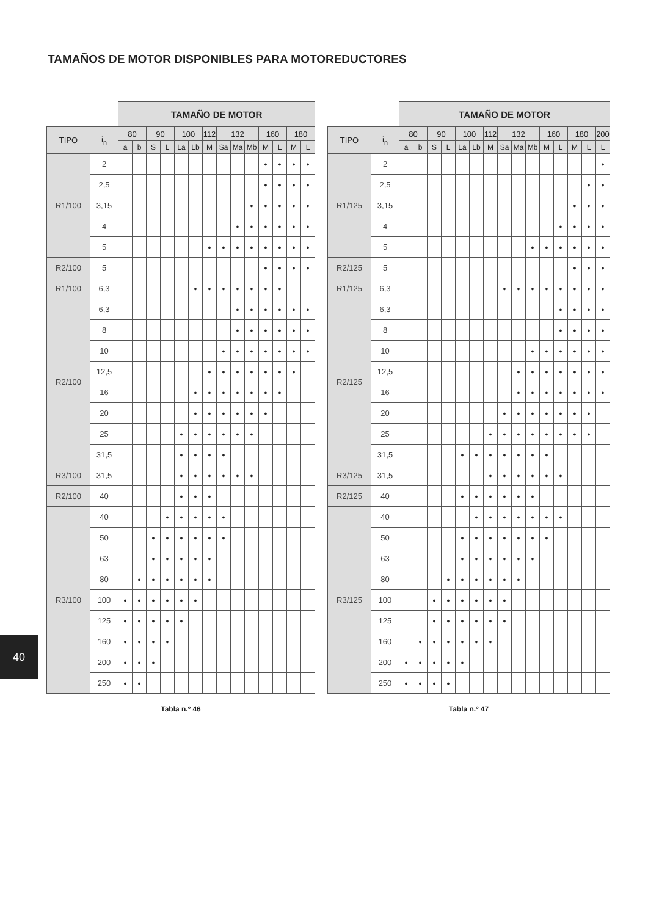TAMAÑOS DE MOTOR DISPONIBLES PARA MOTOREDUCTORES
| | | TAMAÑO DE MOTOR | | | | | | | | | | | | | |
| --- | --- | --- | --- | --- | --- | --- | --- | --- | --- | --- | --- | --- | --- | --- | --- |
| TIPO | i<sub>n</sub> | 80 | | 90 | | 100 | | 112 | 132 | | | 160 | | 180 | |
| | | a | b | S | L | La | Lb | M | Sa | Ma | Mb | M | L | M | L |
| R1/100 | 2 | | | | | | | | | | | • | • | • | • |
| | 2,5 | | | | | | | | | | | • | • | • | • |
| | 3,15 | | | | | | | | | | • | • | • | • | • |
| | 4 | | | | | | | | | • | • | • | • | • | • |
| | 5 | | | | | | | • | • | • | • | • | • | • | • |
| R2/100 | 5 | | | | | | | | | | | • | • | • | • |
| R1/100 | 6,3 | | | | | | • | • | • | • | • | • | • | | |
| R2/100 | 6,3 | | | | | | | | | • | • | • | • | • | • |
| | 8 | | | | | | | | | • | • | • | • | • | • |
| | 10 | | | | | | | | • | • | • | • | • | • | • |
| | 12,5 | | | | | | | • | • | • | • | • | • | • | |
| | 16 | | | | | | • | • | • | • | • | • | • | | |
| | 20 | | | | | | • | • | • | • | • | • | | | |
| | 25 | | | | | • | • | • | • | • | • | | | | |
| | 31,5 | | | | | • | • | • | • | | | | | | |
| R3/100 | 31,5 | | | | | • | • | • | • | • | • | | | | |
| R2/100 | 40 | | | | | • | • | • | | | | | | | |
| R3/100 | 40 | | | | • | • | • | • | • | | | | | | |
| | 50 | | | • | • | • | • | • | • | | | | | | |
| | 63 | | | • | • | • | • | • | | | | | | | |
| | 80 | | • | • | • | • | • | • | | | | | | | |
| | 100 | • | • | • | • | • | • | | | | | | | | |
| | 125 | • | • | • | • | • | | | | | | | | | |
| | 160 | • | • | • | • | | | | | | | | | | |
| | 200 | • | • | • | | | | | | | | | | | |
| | 250 | • | • | | | | | | | | | | | | |
Tabla n.º 46
| | | TAMAÑO DE MOTOR | | | | | | | | | | | | | | |
| --- | --- | --- | --- | --- | --- | --- | --- | --- | --- | --- | --- | --- | --- | --- | --- | --- |
| TIPO | i<sub>n</sub> | 80 | | 90 | | 100 | | 112 | 132 | | | 160 | | 180 | | 200 |
| | | a | b | S | L | La | Lb | M | Sa | Ma | Mb | M | L | M | L | L |
| R1/125 | 2 | | | | | | | | | | | | | | | • |
| | 2,5 | | | | | | | | | | | | | | • | • |
| | 3,15 | | | | | | | | | | | | | • | • | • |
| | 4 | | | | | | | | | | | | • | • | • | • |
| | 5 | | | | | | | | | | • | • | • | • | • | • |
| R2/125 | 5 | | | | | | | | | | | | | • | • | • |
| R1/125 | 6,3 | | | | | | | | • | • | • | • | • | • | • | • |
| R2/125 | 6,3 | | | | | | | | | | | | • | • | • | • |
| | 8 | | | | | | | | | | | | • | • | • | • |
| | 10 | | | | | | | | | | • | • | • | • | • | • |
| | 12,5 | | | | | | | | | • | • | • | • | • | • | • |
| | 16 | | | | | | | | | • | • | • | • | • | • | • |
| | 20 | | | | | | | | • | • | • | • | • | • | • | |
| | 25 | | | | | | | • | • | • | • | • | • | • | • | |
| | 31,5 | | | | | • | • | • | • | • | • | • | | | | |
| R3/125 | 31,5 | | | | | | | • | • | • | • | • | • | | | |
| R2/125 | 40 | | | | | • | • | • | • | • | • | | | | | |
| R3/125 | 40 | | | | | | • | • | • | • | • | • | • | | | |
| | 50 | | | | | • | • | • | • | • | • | • | | | | |
| | 63 | | | | | • | • | • | • | • | • | | | | | |
| | 80 | | | | • | • | • | • | • | • | | | | | | |
| | 100 | | | • | • | • | • | • | • | | | | | | | |
| | 125 | | | • | • | • | • | • | • | | | | | | | |
| | 160 | | • | • | • | • | • | • | | | | | | | | |
| | 200 | • | • | • | • | • | | | | | | | | | | |
| | 250 | • | • | • | • | | | | | | | | | | | |
Tabla n.º 47
40